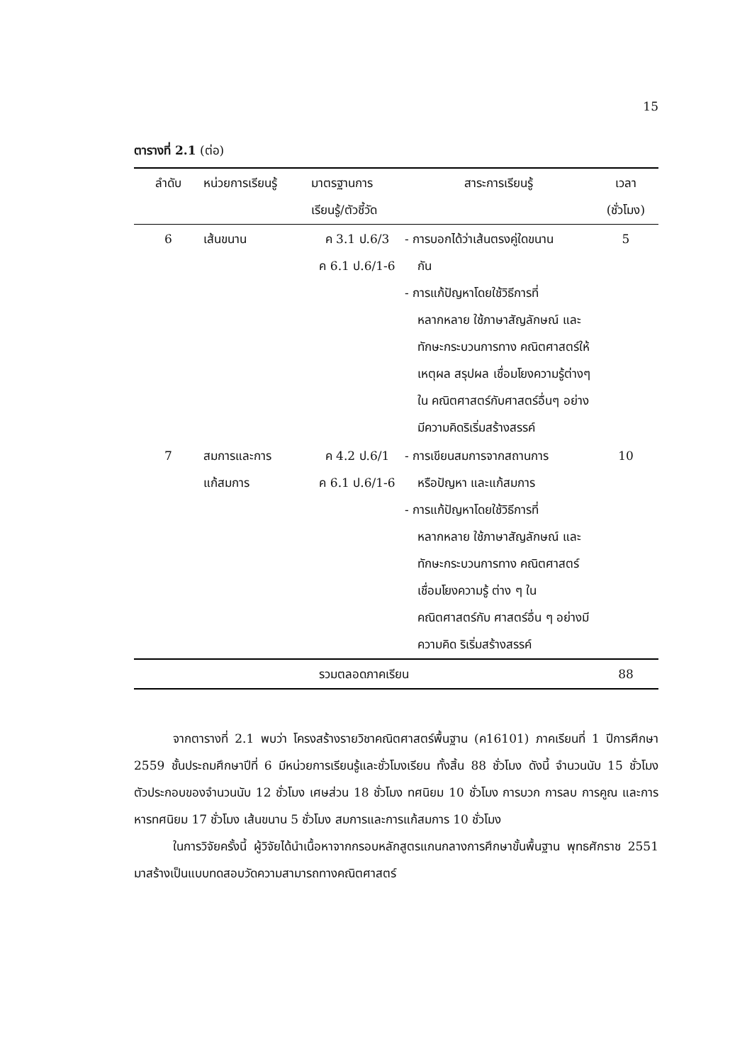15
ตารางที่ 2.1 (ต่อ)
| ลำดับ | หน่วยการเรียนรู้ | มาตรฐานการ เรียนรู้/ตัวชี้วัด | สาระการเรียนรู้ | เวลา (ชั่วโมง) |
| --- | --- | --- | --- | --- |
| 6 | เส้นขนาน | ค 3.1 ป.6/3 ค 6.1 ป.6/1-6 | - การบอกได้ว่าเส้นตรงคู่ใดขนาน กัน - การแก้ปัญหาโดยใช้วิธีการที่ หลากหลาย ใช้ภาษาสัญลักษณ์ และทักษะกระบวนการทาง คณิตศาสตร์ให้เหตุผล สรุปผล เชื่อมโยงความรู้ต่างๆใน คณิตศาสตร์กับศาสตร์อื่นๆ อย่างมีความคิดริเริ่มสร้างสรรค์ | 5 |
| 7 | สมการและการ แก้สมการ | ค 4.2 ป.6/1 ค 6.1 ป.6/1-6 | - การเขียนสมการจากสถานการ หรือปัญหา และแก้สมการ - การแก้ปัญหาโดยใช้วิธีการที่ หลากหลาย ใช้ภาษาสัญลักษณ์ และทักษะกระบวนการทาง คณิตศาสตร์ เชื่อมโยงความรู้ ต่าง ๆ ในคณิตศาสตร์กับ ศาสตร์อื่น ๆ อย่างมีความคิด ริเริ่มสร้างสรรค์ | 10 |
| รวมตลอดภาคเรียน | | | | 88 |
จากตารางที่ 2.1 พบว่า โครงสร้างรายวิชาคณิตศาสตร์พื้นฐาน (ค16101) ภาคเรียนที่ 1 ปีการศึกษา 2559 ชั้นประถมศึกษาปีที่ 6 มีหน่วยการเรียนรู้และชั่วโมงเรียน ทั้งสิ้น 88 ชั่วโมง ดังนี้ จำนวนนับ 15 ชั่วโมง ตัวประกอบของจำนวนนับ 12 ชั่วโมง เศษส่วน 18 ชั่วโมง ทศนิยม 10 ชั่วโมง การบวก การลบ การคูณ และการหารทศนิยม 17 ชั่วโมง เส้นขนาน 5 ชั่วโมง สมการและการแก้สมการ 10 ชั่วโมง
ในการวิจัยครั้งนี้ ผู้วิจัยได้นำเนื้อหาจากกรอบหลักสูตรแกนกลางการศึกษาขั้นพื้นฐาน พุทธศักราช 2551 มาสร้างเป็นแบบทดสอบวัดความสามารถทางคณิตศาสตร์